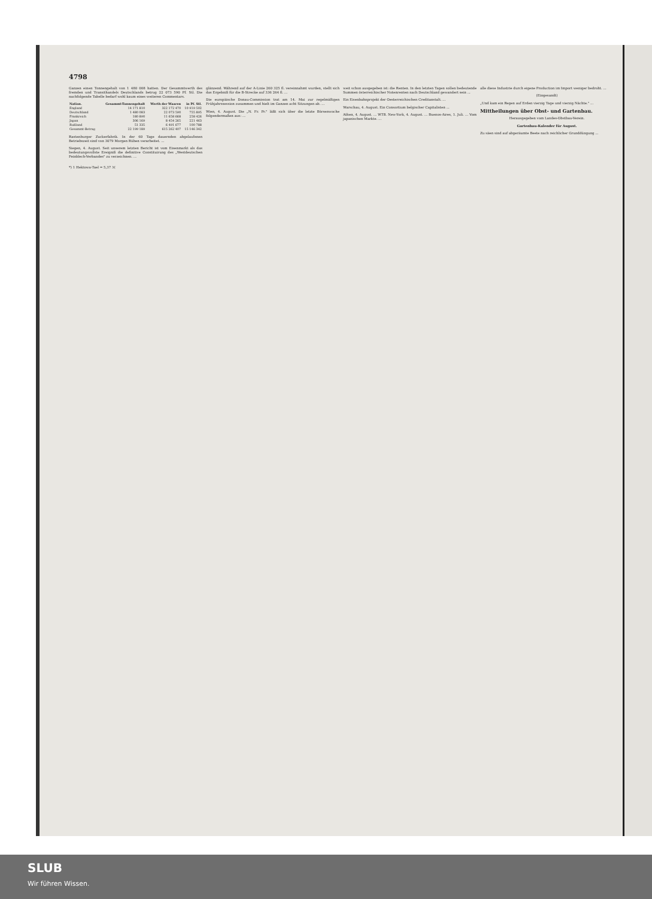4798
Ganzen einen Tonnengehalt von 1 480 008 hatten. Der Gesammtwerth des fremden und Transithandels Deutschlands betrug 22 073 590 Pf. Stl. Die nachfolgende Tabelle bedarf wohl kaum eines weiteren Commentars.
| Nation. | Gesammt-Tonnengehalt | Werth der Waaren | in Pf. Stl. |
| --- | --- | --- | --- |
| England | 14 171 810 | 322 172 470 | 10 919 502 |
| Deutschland | 1 480 083 | 22 073 590 | 755 895 |
| Frankreich | 180 890 | 11 658 668 | 258 426 |
| Japan | 306 169 | 8 454 265 | 221 463 |
| Rußland | 51 335 | 6 491 677 | 100 788 |
| Gesammt-Betrag | 22 199 189 | 615 262 407 | 15 146 342 |
Rastenburger Zuckerfabrik. In der 60 Tage dauernden abgelaufenen Betriebszeit sind von 3079 Morgen Rüben verarbeitet. ...
Siegen, 4. August. Seit unserem letzten Bericht ist vom Eisenmarkt als das bedeutungsvollste Ereigniß die definitive Constituirung des „Westdeutschen Feinblech-Verbandes" zu verzeichnen. ...
glänzend. Während auf der A-Linie 260 325 fl. vereinnahmt wurden, stellt sich das Ergebniß für die B-Strecke auf 336 264 fl. ...
Die europäische Donau-Commission trat am 14. Mai zur regelmäßigen Frühjahrssession zusammen und hielt im Ganzen acht Sitzungen ab. ...
Wien, 4. August. Die „N. Fr. Pr." läßt sich über die letzte Börsenwoche folgendermaßen aus: ...
weit schon ausgegeben ist: die Renten. In den letzten Tagen sollen bedeutende Summen österreichischer Notenrenten nach Deutschland gewandert sein ...
Ein Eisenbahnprojekt der Oesterreichischen Creditanstalt. ...
Warschau, 4. August. Ein Consortium belgischer Capitalisten ...
Athen, 4. August. ... WTB. New-York, 4. August. ... Buenos-Aires, 1. Juli. ... Vom japanischen Markte. ...
alle diese Industrie durch eigene Production im Import weniger bedroht. ...
(Eingesandt)
„Und kam ein Regen auf Erden vierzig Tage und vierzig Nächte." ...
Mittheilungen über Obst- und Gartenbau.
Herausgegeben vom Landes-Obstbau-Verein.
Gartenbau-Kalender für August.
Zu säen sind auf abgeräumte Beete nach reichlicher Grunddüngung ...
*) 1 Hektowa-Tael = 5,37 ℳ
SLUB
Wir führen Wissen.